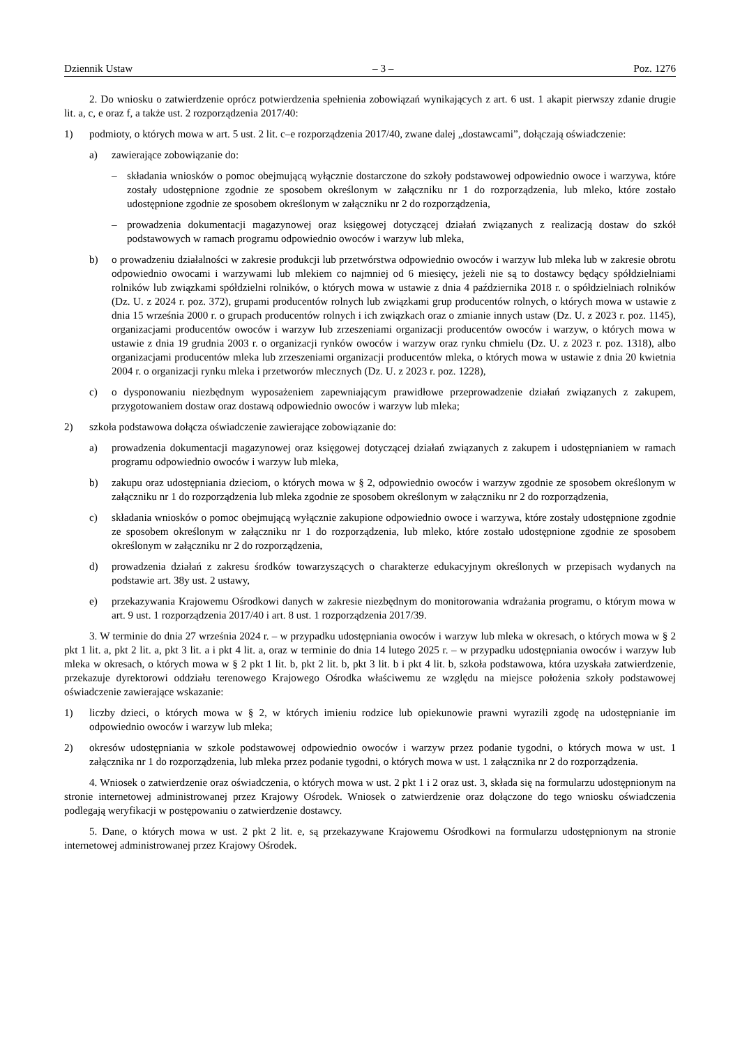Dziennik Ustaw – 3 – Poz. 1276
2. Do wniosku o zatwierdzenie oprócz potwierdzenia spełnienia zobowiązań wynikających z art. 6 ust. 1 akapit pierwszy zdanie drugie lit. a, c, e oraz f, a także ust. 2 rozporządzenia 2017/40:
1) podmioty, o których mowa w art. 5 ust. 2 lit. c–e rozporządzenia 2017/40, zwane dalej „dostawcami”, dołączają oświadczenie:
a) zawierające zobowiązanie do:
– składania wniosków o pomoc obejmującą wyłącznie dostarczone do szkoły podstawowej odpowiednio owoce i warzywa, które zostały udostępnione zgodnie ze sposobem określonym w załączniku nr 1 do rozporządzenia, lub mleko, które zostało udostępnione zgodnie ze sposobem określonym w załączniku nr 2 do rozporządzenia,
– prowadzenia dokumentacji magazynowej oraz księgowej dotyczącej działań związanych z realizacją dostaw do szkół podstawowych w ramach programu odpowiednio owoców i warzyw lub mleka,
b) o prowadzeniu działalności w zakresie produkcji lub przetwórstwa odpowiednio owoców i warzyw lub mleka lub w zakresie obrotu odpowiednio owocami i warzywami lub mlekiem co najmniej od 6 miesięcy, jeżeli nie są to dostawcy będący spółdzielniami rolników lub związkami spółdzielni rolników, o których mowa w ustawie z dnia 4 października 2018 r. o spółdzielniach rolników (Dz. U. z 2024 r. poz. 372), grupami producentów rolnych lub związkami grup producentów rolnych, o których mowa w ustawie z dnia 15 września 2000 r. o grupach producentów rolnych i ich związkach oraz o zmianie innych ustaw (Dz. U. z 2023 r. poz. 1145), organizacjami producentów owoców i warzyw lub zrzeszeniami organizacji producentów owoców i warzyw, o których mowa w ustawie z dnia 19 grudnia 2003 r. o organizacji rynków owoców i warzyw oraz rynku chmielu (Dz. U. z 2023 r. poz. 1318), albo organizacjami producentów mleka lub zrzeszeniami organizacji producentów mleka, o których mowa w ustawie z dnia 20 kwietnia 2004 r. o organizacji rynku mleka i przetworów mlecznych (Dz. U. z 2023 r. poz. 1228),
c) o dysponowaniu niezbędnym wyposażeniem zapewniającym prawidłowe przeprowadzenie działań związanych z zakupem, przygotowaniem dostaw oraz dostawą odpowiednio owoców i warzyw lub mleka;
2) szkoła podstawowa dołącza oświadczenie zawierające zobowiązanie do:
a) prowadzenia dokumentacji magazynowej oraz księgowej dotyczącej działań związanych z zakupem i udostępnianiem w ramach programu odpowiednio owoców i warzyw lub mleka,
b) zakupu oraz udostępniania dzieciom, o których mowa w § 2, odpowiednio owoców i warzyw zgodnie ze sposobem określonym w załączniku nr 1 do rozporządzenia lub mleka zgodnie ze sposobem określonym w załączniku nr 2 do rozporządzenia,
c) składania wniosków o pomoc obejmującą wyłącznie zakupione odpowiednio owoce i warzywa, które zostały udostępnione zgodnie ze sposobem określonym w załączniku nr 1 do rozporządzenia, lub mleko, które zostało udostępnione zgodnie ze sposobem określonym w załączniku nr 2 do rozporządzenia,
d) prowadzenia działań z zakresu środków towarzyszących o charakterze edukacyjnym określonych w przepisach wydanych na podstawie art. 38y ust. 2 ustawy,
e) przekazywania Krajowemu Ośrodkowi danych w zakresie niezbędnym do monitorowania wdrażania programu, o którym mowa w art. 9 ust. 1 rozporządzenia 2017/40 i art. 8 ust. 1 rozporządzenia 2017/39.
3. W terminie do dnia 27 września 2024 r. – w przypadku udostępniania owoców i warzyw lub mleka w okresach, o których mowa w § 2 pkt 1 lit. a, pkt 2 lit. a, pkt 3 lit. a i pkt 4 lit. a, oraz w terminie do dnia 14 lutego 2025 r. – w przypadku udostępniania owoców i warzyw lub mleka w okresach, o których mowa w § 2 pkt 1 lit. b, pkt 2 lit. b, pkt 3 lit. b i pkt 4 lit. b, szkoła podstawowa, która uzyskała zatwierdzenie, przekazuje dyrektorowi oddziału terenowego Krajowego Ośrodka właściwemu ze względu na miejsce położenia szkoły podstawowej oświadczenie zawierające wskazanie:
1) liczby dzieci, o których mowa w § 2, w których imieniu rodzice lub opiekunowie prawni wyrazili zgodę na udostępnianie im odpowiednio owoców i warzyw lub mleka;
2) okresów udostępniania w szkole podstawowej odpowiednio owoców i warzyw przez podanie tygodni, o których mowa w ust. 1 załącznika nr 1 do rozporządzenia, lub mleka przez podanie tygodni, o których mowa w ust. 1 załącznika nr 2 do rozporządzenia.
4. Wniosek o zatwierdzenie oraz oświadczenia, o których mowa w ust. 2 pkt 1 i 2 oraz ust. 3, składa się na formularzu udostępnionym na stronie internetowej administrowanej przez Krajowy Ośrodek. Wniosek o zatwierdzenie oraz dołączone do tego wniosku oświadczenia podlegają weryfikacji w postępowaniu o zatwierdzenie dostawcy.
5. Dane, o których mowa w ust. 2 pkt 2 lit. e, są przekazywane Krajowemu Ośrodkowi na formularzu udostępnionym na stronie internetowej administrowanej przez Krajowy Ośrodek.